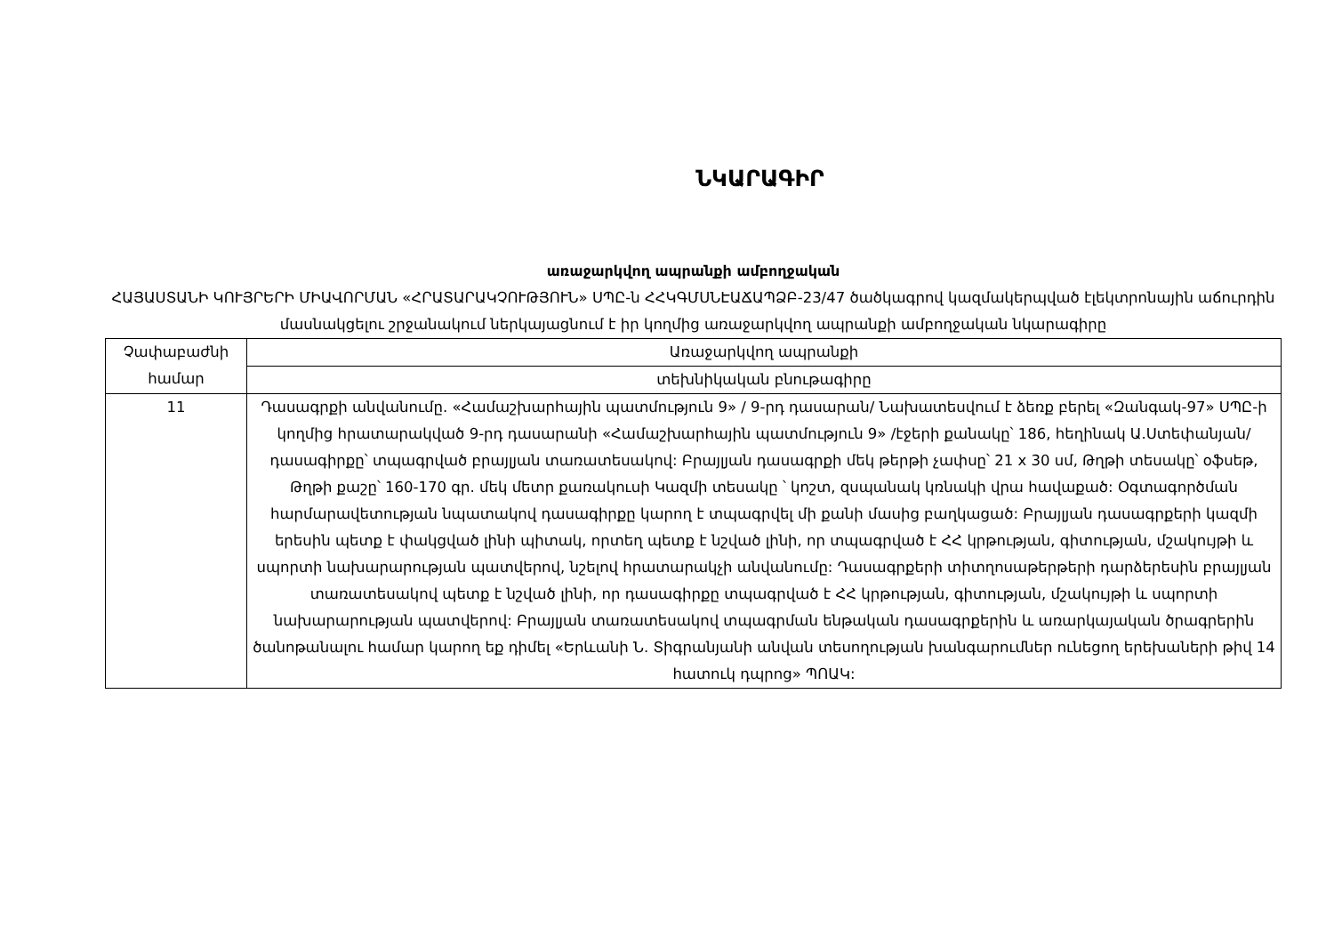ՆԿԱՐԱԳԻՐ
առաջարկվող ապրանքի ամբողջական
ՀԱՅԱՍՏԱՆԻ ԿՈՒՅՐԵՐԻ ՄԻԱՎՈՐՄԱՆ «ՀՐԱՏԱՐԱԿՉՈՒԹՅՈՒՆ» ՍՊԸ-ն ՀՀԿԳՄՍՆԷԱՃԱՊՁԲ-23/47 ծածկագրով կազմակերպված էլեկտրոնային աճուրդին մասնակցելու շրջանակում ներկայացնում է իր կողմից առաջարկվող ապրանքի ամբողջական նկարագիրը
| Չափաբաժնի համար | Առաջարկվող ապրանքի |
| | տեխնիկական բնութագիրը |
| 11 | Դասագրքի անվանումը. «Համաշխարհային պատմություն 9» / 9-րդ դասարան/ Նախատեսվում է ձեռք բերել «Զանգակ-97» ՍՊԸ-ի կողմից հրատարակված 9-րդ դասարանի «Համաշխարհային պատմություն 9» /էջերի քանակը՝ 186, հեղինակ Ա.Ստեփանյան/ դասագիրքը՝ տպագրված բրայլյան տառատեսակով: Բրայլյան դասագրքի մեկ թերթի չափսը՝ 21 x 30 սմ, Թղթի տեսակը՝ օֆսեթ, Թղթի քաշը՝ 160-170 գր. մեկ մետր քառակուսի Կազմի տեսակը ՝ կոշտ, զսպանակ կռնակի վրա հավաքած: Օգտագործման հարմարավետության նպատակով դասագիրքը կարող է տպագրվել մի քանի մասից բաղկացած: Բրայլյան դասագրքերի կազմի երեսին պետք է փակցված լինի պիտակ, որտեղ պետք է նշված լինի, որ տպագրված է ՀՀ կրթության, գիտության, մշակույթի և սպորտի նախարարության պատվերով, նշելով հրատարակչի անվանումը: Դասագրքերի տիտղոսաթերթերի դարձերեսին բրայլյան տառատեսակով պետք է նշված լինի, որ դասագիրքը տպագրված է ՀՀ կրթության, գիտության, մշակույթի և սպորտի նախարարության պատվերով: Բրայլյան տառատեսակով տպագրման ենթական դասագրքերին և առարկայական ծրագրերին ծանոթանալու համար կարող եք դիմել «Երևանի Ն. Տիգրանյանի անվան տեսողության խանգարումներ ունեցող երեխաների թիվ 14 հատուկ դպրոց» ՊՈԱԿ: |